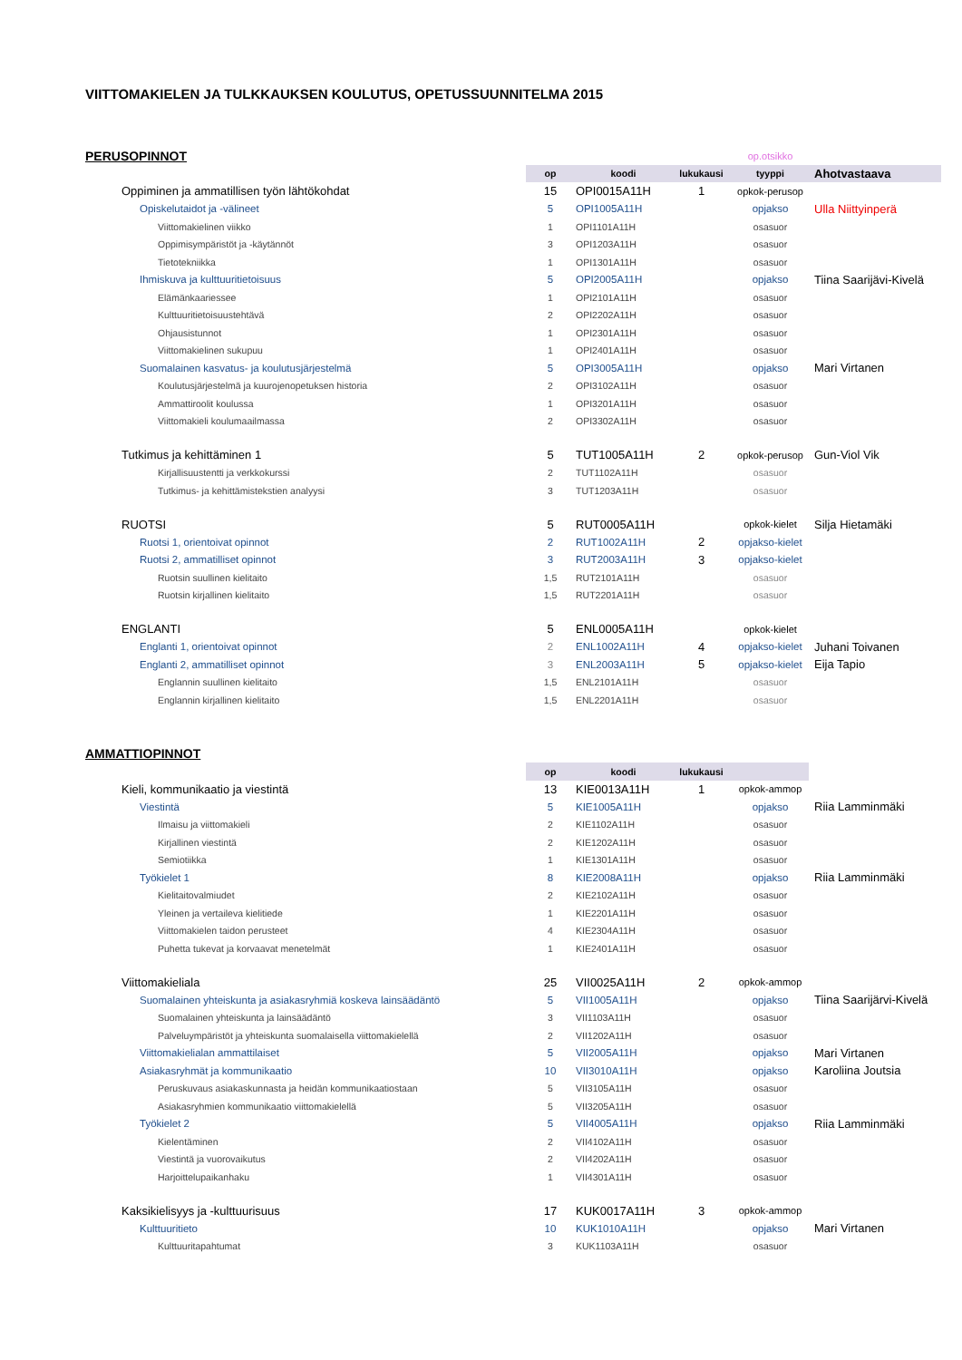VIITTOMAKIELEN JA TULKKAUKSEN KOULUTUS, OPETUSSUUNNITELMA 2015
| PERUSOPINNOT | | | | op.otsikko | |
| | op | koodi | lukukausi | tyyppi | Ahotvastaava |
| Oppiminen ja ammatillisen työn lähtökohdat | 15 | OPI0015A11H | 1 | opkok-perusop | |
| Opiskelutaidot ja -välineet | 5 | OPI1005A11H | | opjakso | Ulla Niittyinperä |
| Viittomakielinen viikko | 1 | OPI1101A11H | | osasuor | |
| Oppimisympäristöt ja -käytännöt | 3 | OPI1203A11H | | osasuor | |
| Tietotekniikka | 1 | OPI1301A11H | | osasuor | |
| Ihmiskuva ja kulttuuritietoisuus | 5 | OPI2005A11H | | opjakso | Tiina Saarijävi-Kivelä |
| Elämänkaariessee | 1 | OPI2101A11H | | osasuor | |
| Kulttuuritietoisuustehtävä | 2 | OPI2202A11H | | osasuor | |
| Ohjausistunnot | 1 | OPI2301A11H | | osasuor | |
| Viittomakielinen sukupuu | 1 | OPI2401A11H | | osasuor | |
| Suomalainen kasvatus- ja koulutusjärjestelmä | 5 | OPI3005A11H | | opjakso | Mari Virtanen |
| Koulutusjärjestelmä ja kuurojenopetuksen historia | 2 | OPI3102A11H | | osasuor | |
| Ammattiroolit koulussa | 1 | OPI3201A11H | | osasuor | |
| Viittomakieli koulumaailmassa | 2 | OPI3302A11H | | osasuor | |
| Tutkimus ja kehittäminen 1 | 5 | TUT1005A11H | 2 | opkok-perusop | Gun-Viol Vik |
| Kirjallisuustentti ja verkkokurssi | 2 | TUT1102A11H | | osasuor | |
| Tutkimus- ja kehittämistekstien analyysi | 3 | TUT1203A11H | | osasuor | |
| RUOTSI | 5 | RUT0005A11H | | opkok-kielet | Silja Hietamäki |
| Ruotsi 1, orientoivat opinnot | 2 | RUT1002A11H | 2 | opjakso-kielet | |
| Ruotsi 2, ammatilliset opinnot | 3 | RUT2003A11H | 3 | opjakso-kielet | |
| Ruotsin suullinen kielitaito | 1,5 | RUT2101A11H | | osasuor | |
| Ruotsin kirjallinen kielitaito | 1,5 | RUT2201A11H | | osasuor | |
| ENGLANTI | 5 | ENL0005A11H | | opkok-kielet | |
| Englanti 1, orientoivat opinnot | 2 | ENL1002A11H | 4 | opjakso-kielet | Juhani Toivanen |
| Englanti 2, ammatilliset opinnot | 3 | ENL2003A11H | 5 | opjakso-kielet | Eija Tapio |
| Englannin suullinen kielitaito | 1,5 | ENL2101A11H | | osasuor | |
| Englannin kirjallinen kielitaito | 1,5 | ENL2201A11H | | osasuor | |
| AMMATTIOPINNOT | | | | | |
| | op | koodi | lukukausi | | |
| Kieli, kommunikaatio ja viestintä | 13 | KIE0013A11H | 1 | opkok-ammop | |
| Viestintä | 5 | KIE1005A11H | | opjakso | Riia Lamminmäki |
| Ilmaisu ja viittomakieli | 2 | KIE1102A11H | | osasuor | |
| Kirjallinen viestintä | 2 | KIE1202A11H | | osasuor | |
| Semiotiikka | 1 | KIE1301A11H | | osasuor | |
| Työkielet 1 | 8 | KIE2008A11H | | opjakso | Riia Lamminmäki |
| Kielitaitovalmiudet | 2 | KIE2102A11H | | osasuor | |
| Yleinen ja vertaileva kielitiede | 1 | KIE2201A11H | | osasuor | |
| Viittomakielen taidon perusteet | 4 | KIE2304A11H | | osasuor | |
| Puhetta tukevat ja korvaavat menetelmät | 1 | KIE2401A11H | | osasuor | |
| Viittomakieliala | 25 | VII0025A11H | 2 | opkok-ammop | |
| Suomalainen yhteiskunta ja asiakasryhmiä koskeva lainsäädäntö | 5 | VII1005A11H | | opjakso | Tiina Saarijärvi-Kivelä |
| Suomalainen yhteiskunta ja lainsäädäntö | 3 | VII1103A11H | | osasuor | |
| Palveluympäristöt ja yhteiskunta suomalaisella viittomakielellä | 2 | VII1202A11H | | osasuor | |
| Viittomakielialan ammattilaiset | 5 | VII2005A11H | | opjakso | Mari Virtanen |
| Asiakasryhmät ja kommunikaatio | 10 | VII3010A11H | | opjakso | Karoliina Joutsia |
| Peruskuvaus asiakaskunnasta ja heidän kommunikaatiostaan | 5 | VII3105A11H | | osasuor | |
| Asiakasryhmien kommunikaatio viittomakielellä | 5 | VII3205A11H | | osasuor | |
| Työkielet 2 | 5 | VII4005A11H | | opjakso | Riia Lamminmäki |
| Kielentäminen | 2 | VII4102A11H | | osasuor | |
| Viestintä ja vuorovaikutus | 2 | VII4202A11H | | osasuor | |
| Harjoittelupaikanhaku | 1 | VII4301A11H | | osasuor | |
| Kaksikielisyys ja -kulttuurisuus | 17 | KUK0017A11H | 3 | opkok-ammop | |
| Kulttuuritieto | 10 | KUK1010A11H | | opjakso | Mari Virtanen |
| Kulttuuritapahtumat | 3 | KUK1103A11H | | osasuor | |